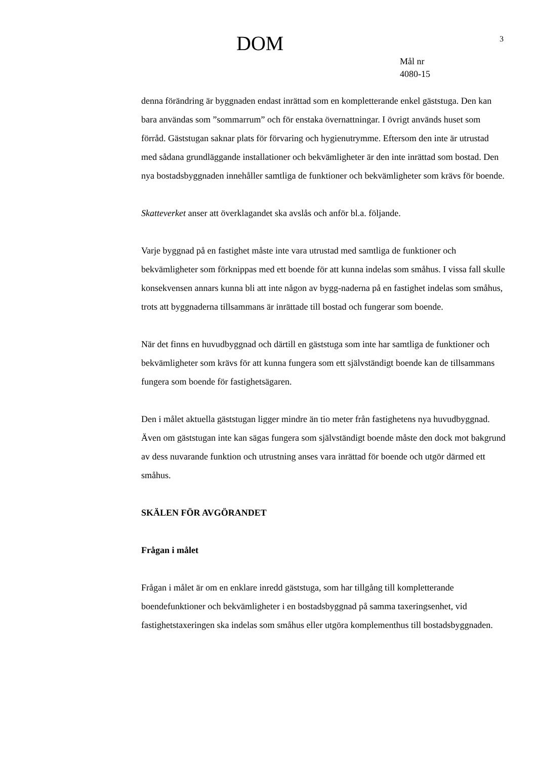DOM
3
Mål nr
4080-15
denna förändring är byggnaden endast inrättad som en kompletterande enkel gäststuga. Den kan bara användas som ”sommarrum” och för enstaka övernattningar. I övrigt används huset som förråd. Gäststugan saknar plats för förvaring och hygienutrymme. Eftersom den inte är utrustad med sådana grundläggande installationer och bekvämligheter är den inte inrättad som bostad. Den nya bostadsbyggnaden innehåller samtliga de funktioner och bekvämligheter som krävs för boende.
Skatteverket anser att överklagandet ska avslås och anför bl.a. följande.
Varje byggnad på en fastighet måste inte vara utrustad med samtliga de funktioner och bekvämligheter som förknippas med ett boende för att kunna indelas som småhus. I vissa fall skulle konsekvensen annars kunna bli att inte någon av bygg-naderna på en fastighet indelas som småhus, trots att byggnaderna tillsammans är inrättade till bostad och fungerar som boende.
När det finns en huvudbyggnad och därtill en gäststuga som inte har samtliga de funktioner och bekvämligheter som krävs för att kunna fungera som ett självständigt boende kan de tillsammans fungera som boende för fastighetsägaren.
Den i målet aktuella gäststugan ligger mindre än tio meter från fastighetens nya huvudbyggnad. Även om gäststugan inte kan sägas fungera som självständigt boende måste den dock mot bakgrund av dess nuvarande funktion och utrustning anses vara inrättad för boende och utgör därmed ett småhus.
SKÄLEN FÖR AVGÖRANDET
Frågan i målet
Frågan i målet är om en enklare inredd gäststuga, som har tillgång till kompletterande boendefunktioner och bekvämligheter i en bostadsbyggnad på samma taxeringsenhet, vid fastighetstaxeringen ska indelas som småhus eller utgöra komplementhus till bostadsbyggnaden.